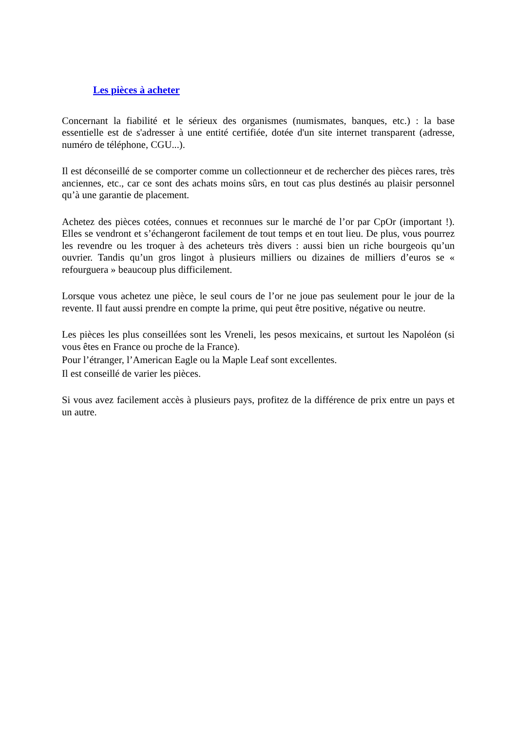Les pièces à acheter
Concernant la fiabilité et le sérieux des organismes (numismates, banques, etc.) : la base essentielle est de s'adresser à une entité certifiée, dotée d'un site internet transparent (adresse, numéro de téléphone, CGU...).
Il est déconseillé de se comporter comme un collectionneur et de rechercher des pièces rares, très anciennes, etc., car ce sont des achats moins sûrs, en tout cas plus destinés au plaisir personnel qu’à une garantie de placement.
Achetez des pièces cotées, connues et reconnues sur le marché de l’or par CpOr (important !). Elles se vendront et s’échangeront facilement de tout temps et en tout lieu. De plus, vous pourrez les revendre ou les troquer à des acheteurs très divers : aussi bien un riche bourgeois qu’un ouvrier. Tandis qu’un gros lingot à plusieurs milliers ou dizaines de milliers d’euros se « refourguera » beaucoup plus difficilement.
Lorsque vous achetez une pièce, le seul cours de l’or ne joue pas seulement pour le jour de la revente. Il faut aussi prendre en compte la prime, qui peut être positive, négative ou neutre.
Les pièces les plus conseillées sont les Vreneli, les pesos mexicains, et surtout les Napoléon (si vous êtes en France ou proche de la France).
Pour l’étranger, l’American Eagle ou la Maple Leaf sont excellentes.
Il est conseillé de varier les pièces.
Si vous avez facilement accès à plusieurs pays, profitez de la différence de prix entre un pays et un autre.